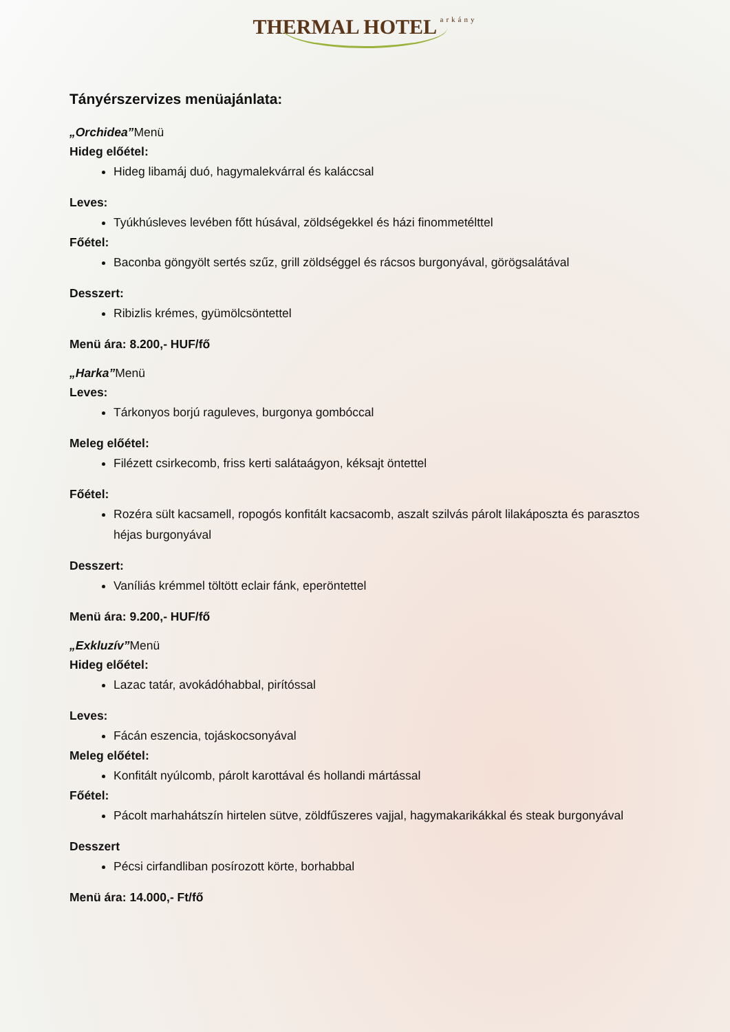THERMAL HOTEL arkány
Tányérszervizes menüajánlata:
„Orchidea”Menü
Hideg előétel:
Hideg libamáj duó, hagymalekvárral és kaláccsal
Leves:
Tyúkhúsleves levében főtt húsával, zöldségekkel és házi finommetélttel
Főétel:
Baconba göngyölt sertés szűz, grill zöldséggel és rácsos burgonyával, görögsalátával
Desszert:
Ribizlis krémes, gyümölcsöntettel
Menü ára: 8.200,- HUF/fő
„Harka”Menü
Leves:
Tárkonyos borjú raguleves, burgonya gombóccal
Meleg előétel:
Filézett csirkecomb, friss kerti salátaágyon, kéksajt öntettel
Főétel:
Rozéra sült kacsamell, ropogós konfitált kacsacomb, aszalt szilvás párolt lilakáposzta és parasztos héjas burgonyával
Desszert:
Vaníliás krémmel töltött eclair fánk, eperöntettel
Menü ára: 9.200,- HUF/fő
„Exkluzív”Menü
Hideg előétel:
Lazac tatár, avokádóhabbal, pirítóssal
Leves:
Fácán eszencia, tojáskocsonyával
Meleg előétel:
Konfitált nyúlcomb, párolt karottával és hollandi mártással
Főétel:
Pácolt marhahátszín hirtelen sütve, zöldfűszeres vajjal, hagymakarikákkal és steak burgonyával
Desszert
Pécsi cirfandliban posírozott körte, borhabbal
Menü ára: 14.000,- Ft/fő